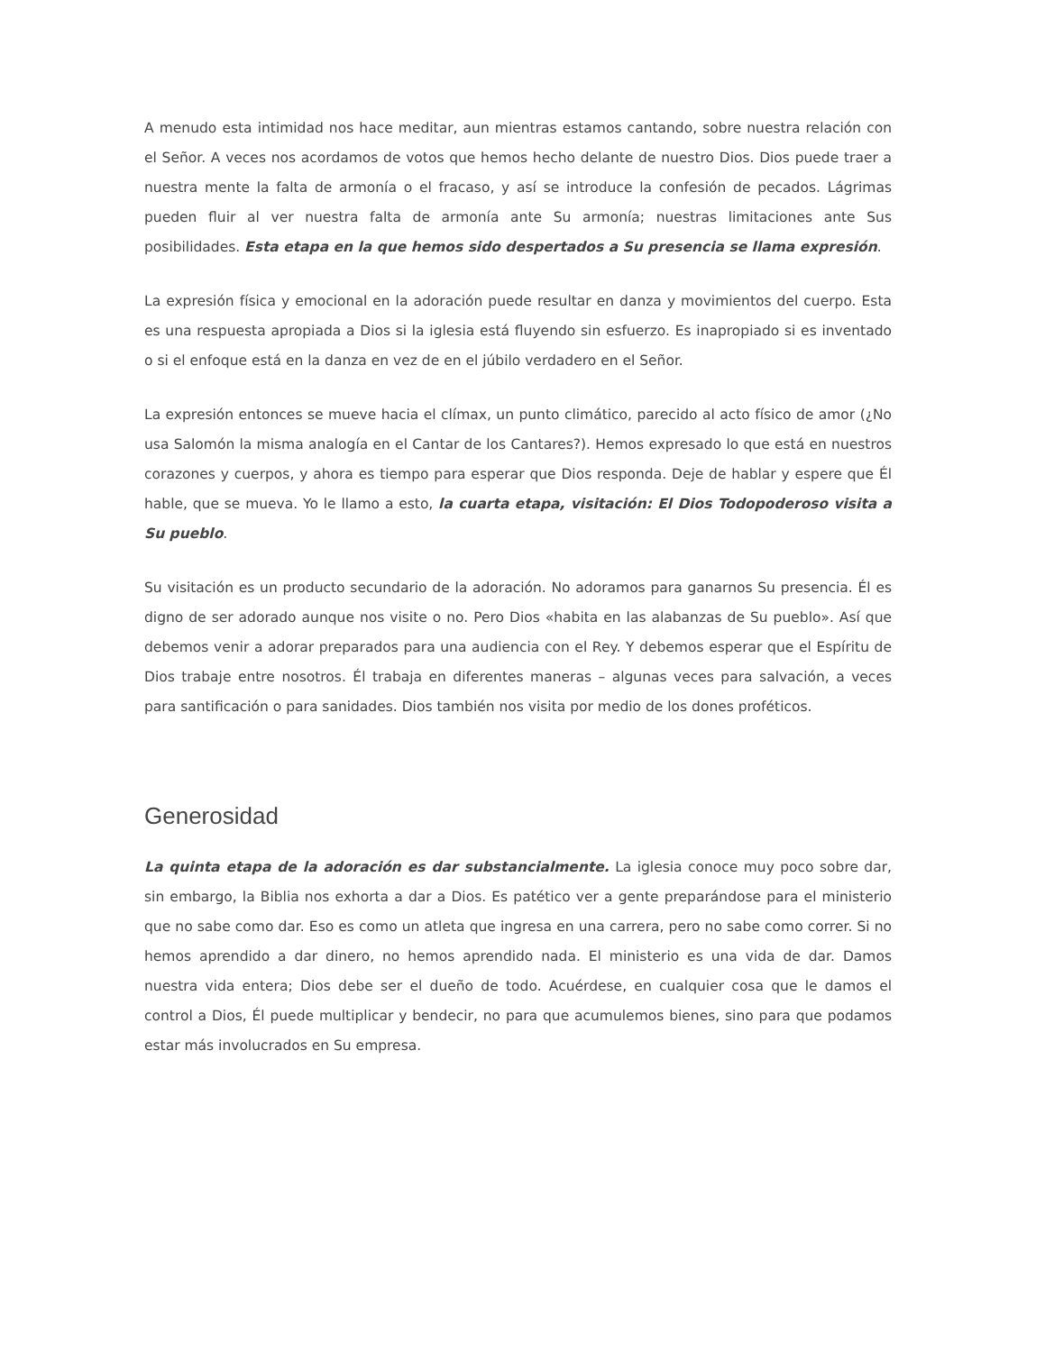A menudo esta intimidad nos hace meditar, aun mientras estamos cantando, sobre nuestra relación con el Señor. A veces nos acordamos de votos que hemos hecho delante de nuestro Dios. Dios puede traer a nuestra mente la falta de armonía o el fracaso, y así se introduce la confesión de pecados. Lágrimas pueden fluir al ver nuestra falta de armonía ante Su armonía; nuestras limitaciones ante Sus posibilidades. Esta etapa en la que hemos sido despertados a Su presencia se llama expresión.
La expresión física y emocional en la adoración puede resultar en danza y movimientos del cuerpo. Esta es una respuesta apropiada a Dios si la iglesia está fluyendo sin esfuerzo. Es inapropiado si es inventado o si el enfoque está en la danza en vez de en el júbilo verdadero en el Señor.
La expresión entonces se mueve hacia el clímax, un punto climático, parecido al acto físico de amor (¿No usa Salomón la misma analogía en el Cantar de los Cantares?). Hemos expresado lo que está en nuestros corazones y cuerpos, y ahora es tiempo para esperar que Dios responda. Deje de hablar y espere que Él hable, que se mueva. Yo le llamo a esto, la cuarta etapa, visitación: El Dios Todopoderoso visita a Su pueblo.
Su visitación es un producto secundario de la adoración. No adoramos para ganarnos Su presencia. Él es digno de ser adorado aunque nos visite o no. Pero Dios «habita en las alabanzas de Su pueblo». Así que debemos venir a adorar preparados para una audiencia con el Rey. Y debemos esperar que el Espíritu de Dios trabaje entre nosotros. Él trabaja en diferentes maneras – algunas veces para salvación, a veces para santificación o para sanidades. Dios también nos visita por medio de los dones proféticos.
Generosidad
La quinta etapa de la adoración es dar substancialmente. La iglesia conoce muy poco sobre dar, sin embargo, la Biblia nos exhorta a dar a Dios. Es patético ver a gente preparándose para el ministerio que no sabe como dar. Eso es como un atleta que ingresa en una carrera, pero no sabe como correr. Si no hemos aprendido a dar dinero, no hemos aprendido nada. El ministerio es una vida de dar. Damos nuestra vida entera; Dios debe ser el dueño de todo. Acuérdese, en cualquier cosa que le damos el control a Dios, Él puede multiplicar y bendecir, no para que acumulemos bienes, sino para que podamos estar más involucrados en Su empresa.